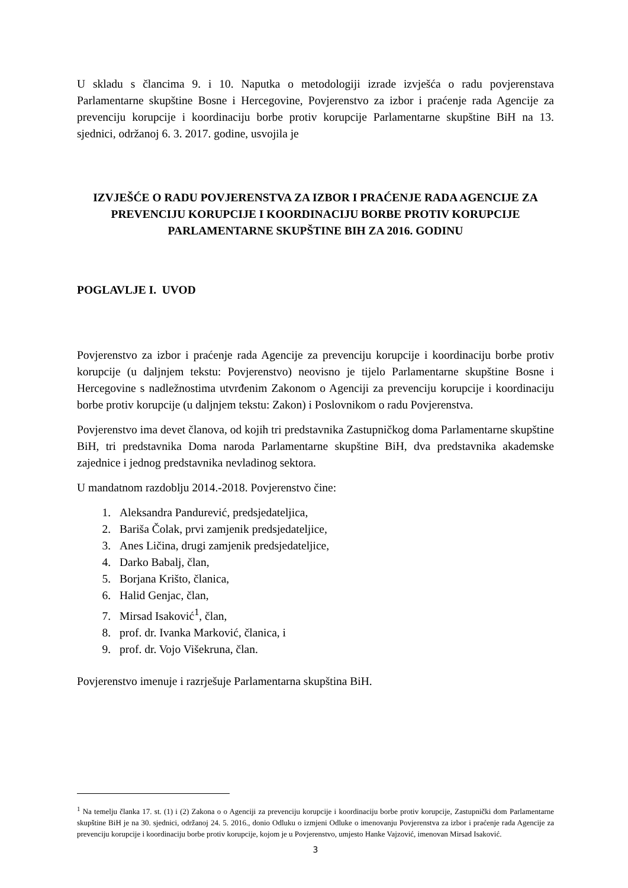U skladu s člancima 9. i 10. Naputka o metodologiji izrade izvješća o radu povjerenstava Parlamentarne skupštine Bosne i Hercegovine, Povjerenstvo za izbor i praćenje rada Agencije za prevenciju korupcije i koordinaciju borbe protiv korupcije Parlamentarne skupštine BiH na 13. sjednici, održanoj 6. 3. 2017. godine, usvojila je
IZVJEŠĆE O RADU POVJERENSTVA ZA IZBOR I PRAĆENJE RADA AGENCIJE ZA PREVENCIJU KORUPCIJE I KOORDINACIJU BORBE PROTIV KORUPCIJE PARLAMENTARNE SKUPŠTINE BIH ZA 2016. GODINU
POGLAVLJE I. UVOD
Povjerenstvo za izbor i praćenje rada Agencije za prevenciju korupcije i koordinaciju borbe protiv korupcije (u daljnjem tekstu: Povjerenstvo) neovisno je tijelo Parlamentarne skupštine Bosne i Hercegovine s nadležnostima utvrđenim Zakonom o Agenciji za prevenciju korupcije i koordinaciju borbe protiv korupcije (u daljnjem tekstu: Zakon) i Poslovnikom o radu Povjerenstva.
Povjerenstvo ima devet članova, od kojih tri predstavnika Zastupničkog doma Parlamentarne skupštine BiH, tri predstavnika Doma naroda Parlamentarne skupštine BiH, dva predstavnika akademske zajednice i jednog predstavnika nevladinog sektora.
U mandatnom razdoblju 2014.-2018. Povjerenstvo čine:
1. Aleksandra Pandurević, predsjedateljica,
2. Bariša Čolak, prvi zamjenik predsjedateljice,
3. Anes Ličina, drugi zamjenik predsjedateljice,
4. Darko Babalj, član,
5. Borjana Krišto, članica,
6. Halid Genjac, član,
7. Mirsad Isaković<sup>1</sup>, član,
8. prof. dr. Ivanka Marković, članica, i
9. prof. dr. Vojo Višekruna, član.
Povjerenstvo imenuje i razrješuje Parlamentarna skupština BiH.
<sup>1</sup> Na temelju članka 17. st. (1) i (2) Zakona o o Agenciji za prevenciju korupcije i koordinaciju borbe protiv korupcije, Zastupnički dom Parlamentarne skupštine BiH je na 30. sjednici, održanoj 24. 5. 2016., donio Odluku o izmjeni Odluke o imenovanju Povjerenstva za izbor i praćenje rada Agencije za prevenciju korupcije i koordinaciju borbe protiv korupcije, kojom je u Povjerenstvo, umjesto Hanke Vajzović, imenovan Mirsad Isaković.
3